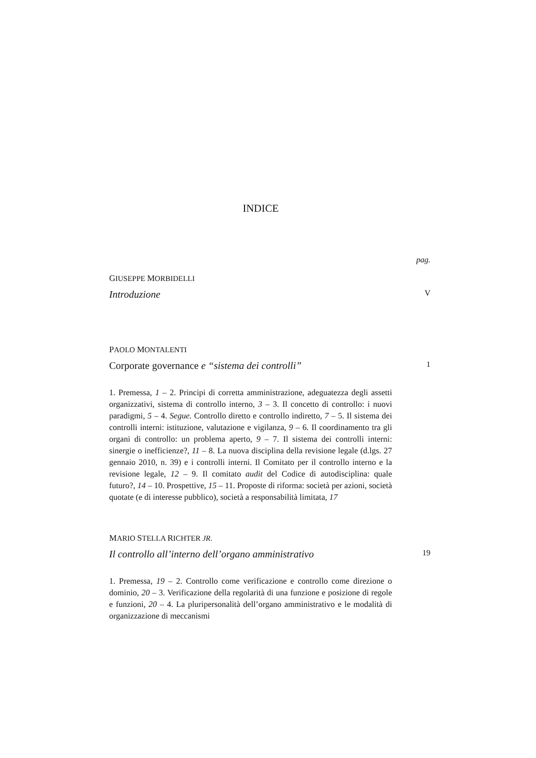INDICE
pag.
GIUSEPPE MORBIDELLI
Introduzione V
PAOLO MONTALENTI
Corporate governance e “sistema dei controlli” 1
1. Premessa, 1 – 2. Principi di corretta amministrazione, adeguatezza degli assetti organizzativi, sistema di controllo interno, 3 – 3. Il concetto di controllo: i nuovi paradigmi, 5 – 4. Segue. Controllo diretto e controllo indiretto, 7 – 5. Il sistema dei controlli interni: istituzione, valutazione e vigilanza, 9 – 6. Il coordinamento tra gli organi di controllo: un problema aperto, 9 – 7. Il sistema dei controlli interni: sinergie o inefficienze?, 11 – 8. La nuova disciplina della revisione legale (d.lgs. 27 gennaio 2010, n. 39) e i controlli interni. Il Comitato per il controllo interno e la revisione legale, 12 – 9. Il comitato audit del Codice di autodisciplina: quale futuro?, 14 – 10. Prospettive, 15 – 11. Proposte di riforma: società per azioni, società quotate (e di interesse pubblico), società a responsabilità limitata, 17
MARIO STELLA RICHTER JR.
Il controllo all’interno dell’organo amministrativo 19
1. Premessa, 19 – 2. Controllo come verificazione e controllo come direzione o dominio, 20 – 3. Verificazione della regolarità di una funzione e posizione di regole e funzioni, 20 – 4. La pluripersonalità dell’organo amministrativo e le modalità di organizzazione di meccanismi